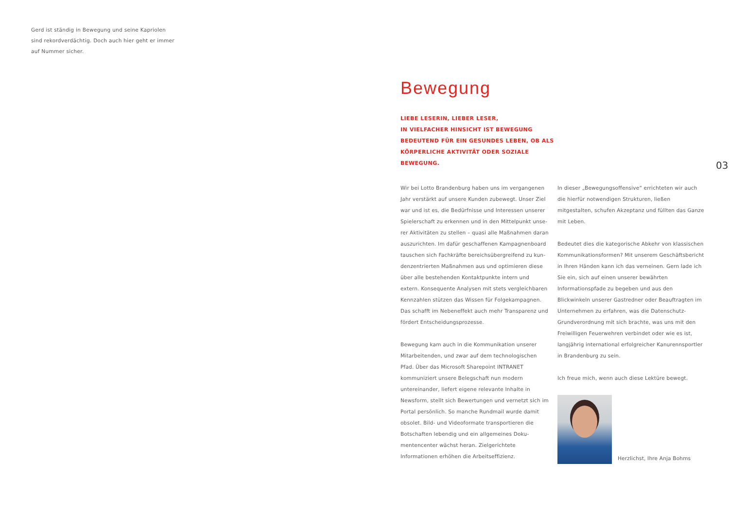Gerd ist ständig in Bewegung und seine Kapriolen sind rekordverdächtig. Doch auch hier geht er immer auf Nummer sicher.
03
Bewegung
LIEBE LESERIN, LIEBER LESER,
IN VIELFACHER HINSICHT IST BEWEGUNG BEDEU­TEND FÜR EIN GESUNDES LEBEN, OB ALS KÖRPER­LICHE AKTIVITÄT ODER SOZIALE BEWEGUNG.
Wir bei Lotto Brandenburg haben uns im vergangenen Jahr verstärkt auf unsere Kunden zubewegt. Unser Ziel war und ist es, die Bedürfnisse und Interessen unserer Spielerschaft zu erkennen und in den Mittelpunkt unse­rer Aktivitäten zu stellen – quasi alle Maßnahmen daran auszurichten. Im dafür geschaffenen Kampagnenboard tauschen sich Fachkräfte bereichsübergreifend zu kun­denzentrierten Maßnahmen aus und optimieren diese über alle bestehenden Kontaktpunkte intern und extern. Konsequente Analysen mit stets vergleichbaren Kenn­zahlen stützen das Wissen für Folgekampagnen. Das schafft im Nebeneffekt auch mehr Transparenz und fördert Entscheidungsprozesse.
Bewegung kam auch in die Kommunikation unserer Mitar­beitenden, und zwar auf dem technologischen Pfad. Über das Microsoft Sharepoint INTRANET kommuniziert unsere Belegschaft nun modern untereinander, liefert eigene re­levante Inhalte in Newsform, stellt sich Bewertungen und vernetzt sich im Portal persönlich. So manche Rundmail wurde damit obsolet. Bild- und Videoformate transportie­ren die Botschaften lebendig und ein allgemeines Doku­mentencenter wächst heran. Zielgerichtete Informationen erhöhen die Arbeitseffizienz.
In dieser „Bewegungsoffensive“ errichteten wir auch die hierfür notwendigen Strukturen, ließen mitgestalten, schufen Akzeptanz und füllten das Ganze mit Leben.
Bedeutet dies die kategorische Abkehr von klassischen Kommunikationsformen? Mit unserem Geschäftsbericht in Ihren Händen kann ich das verneinen. Gern lade ich Sie ein, sich auf einen unserer bewährten Informationspfade zu begeben und aus den Blickwinkeln unserer Gastredner oder Beauftragten im Unternehmen zu erfahren, was die Datenschutz-Grundverordnung mit sich brachte, was uns mit den Freiwilligen Feuerwehren verbindet oder wie es ist, langjährig international erfolgreicher Kanurennsport­ler in Brandenburg zu sein.
Ich freue mich, wenn auch diese Lektüre bewegt.
Herzlichst, Ihre Anja Bohms